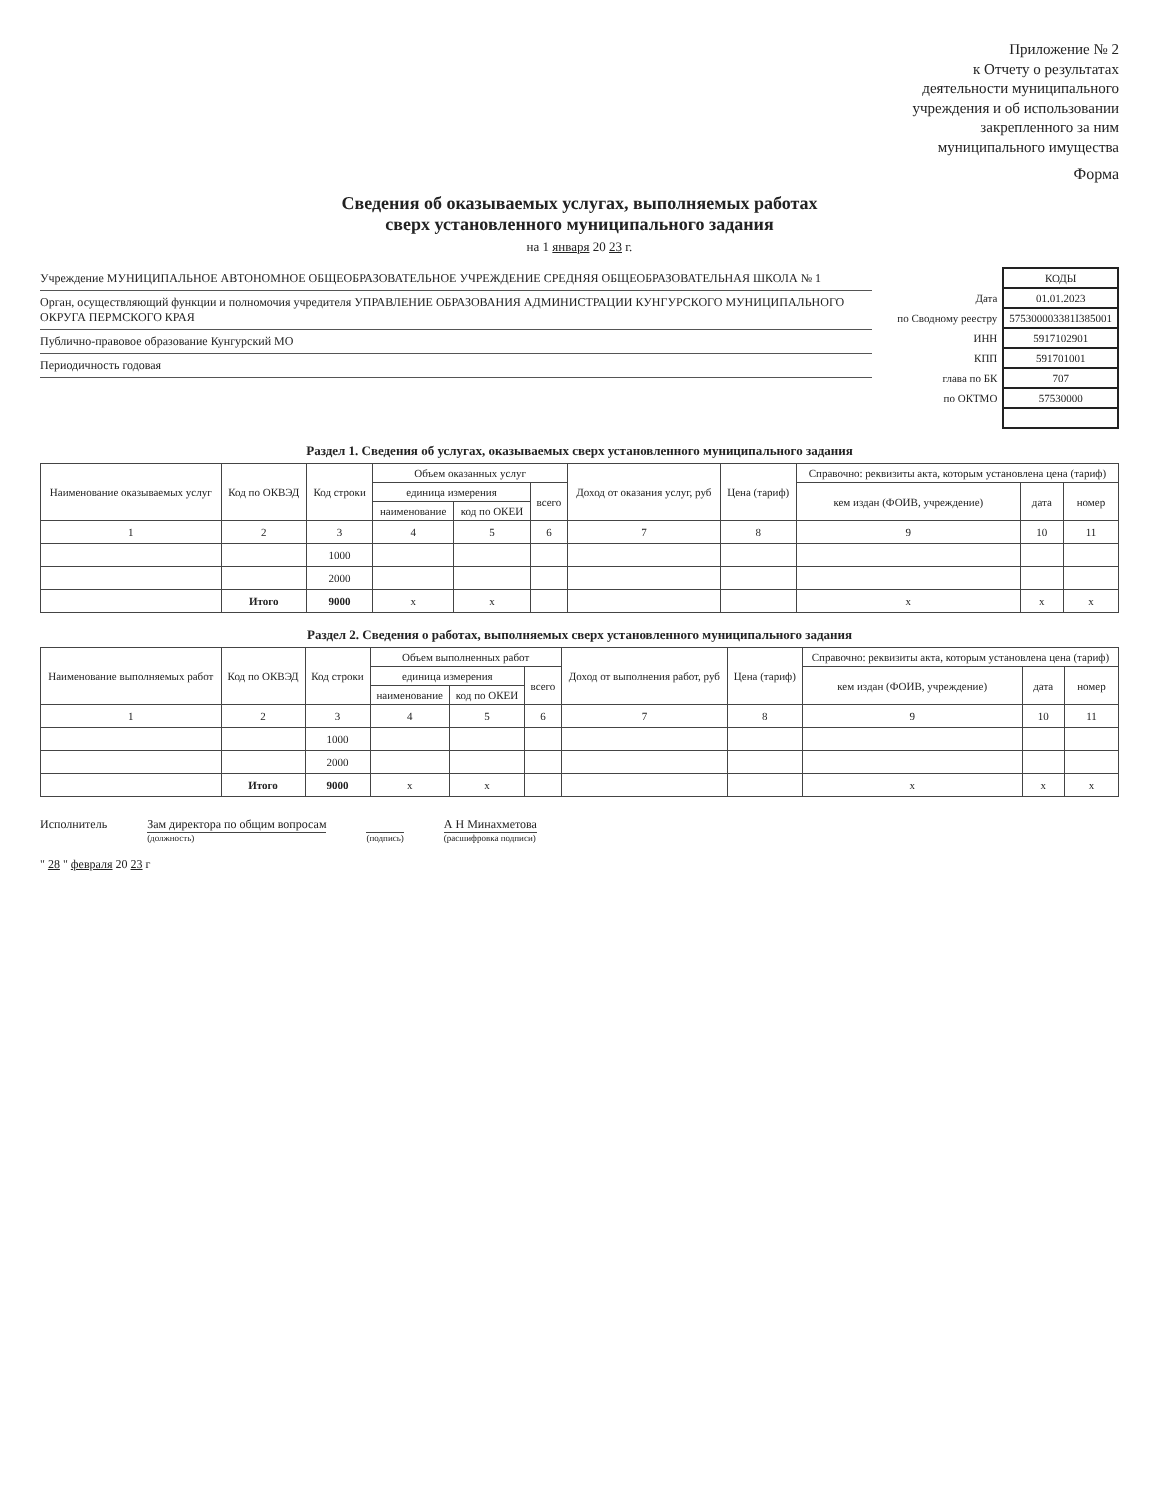Приложение № 2
к Отчету о результатах
деятельности муниципального
учреждения и об использовании
закрепленного за ним
муниципального имущества
Форма
Сведения об оказываемых услугах, выполняемых работах
сверх установленного муниципального задания
на 1 января 20 23 г.
Учреждение МУНИЦИПАЛЬНОЕ АВТОНОМНОЕ ОБЩЕОБРАЗОВАТЕЛЬНОЕ УЧРЕЖДЕНИЕ СРЕДНЯЯ ОБЩЕОБРАЗОВАТЕЛЬНАЯ ШКОЛА № 1
Орган, осуществляющий функции и полномочия учредителя УПРАВЛЕНИЕ ОБРАЗОВАНИЯ АДМИНИСТРАЦИИ КУНГУРСКОГО МУНИЦИПАЛЬНОГО ОКРУГА ПЕРМСКОГО КРАЯ
Публично-правовое образование Кунгурский МО
Периодичность годовая
| | КОДЫ |
| Дата | 01.01.2023 |
| по Сводному реестру | 575300003381I385001 |
| ИНН | 5917102901 |
| КПП | 591701001 |
| глава по БК | 707 |
| по ОКТМО | 57530000 |
Раздел 1. Сведения об услугах, оказываемых сверх установленного муниципального задания
| Наименование оказываемых услуг | Код по ОКВЭД | Код строки | Объем оказанных услуг | | | Доход от оказания услуг, руб | Цена (тариф) | Справочно: реквизиты акта, которым установлена цена (тариф) | | |
| --- | --- | --- | --- | --- | --- | --- | --- | --- | --- | --- |
| | | | единица измерения | | всего | | | кем издан (ФОИВ, учреждение) | дата | номер |
| | | | наименование | код по ОКЕИ | | | | | | |
| 1 | 2 | 3 | 4 | 5 | 6 | 7 | 8 | 9 | 10 | 11 |
| | | 1000 | | | | | | | | |
| | | 2000 | | | | | | | | |
| | Итого | 9000 | x | x | | | | x | x | x |
Раздел 2. Сведения о работах, выполняемых сверх установленного муниципального задания
| Наименование выполняемых работ | Код по ОКВЭД | Код строки | Объем выполненных работ | | | Доход от выполнения работ, руб | Цена (тариф) | Справочно: реквизиты акта, которым установлена цена (тариф) | | |
| --- | --- | --- | --- | --- | --- | --- | --- | --- | --- | --- |
| | | | единица измерения | | всего | | | кем издан (ФОИВ, учреждение) | дата | номер |
| | | | наименование | код по ОКЕИ | | | | | | |
| 1 | 2 | 3 | 4 | 5 | 6 | 7 | 8 | 9 | 10 | 11 |
| | | 1000 | | | | | | | | |
| | | 2000 | | | | | | | | |
| | Итого | 9000 | x | x | | | | x | x | x |
Исполнитель Зам директора по общим вопросам
(должность)
(подпись)
А Н Минахметова
(расшифровка подписи)
" 28 " февраля 20 23 г